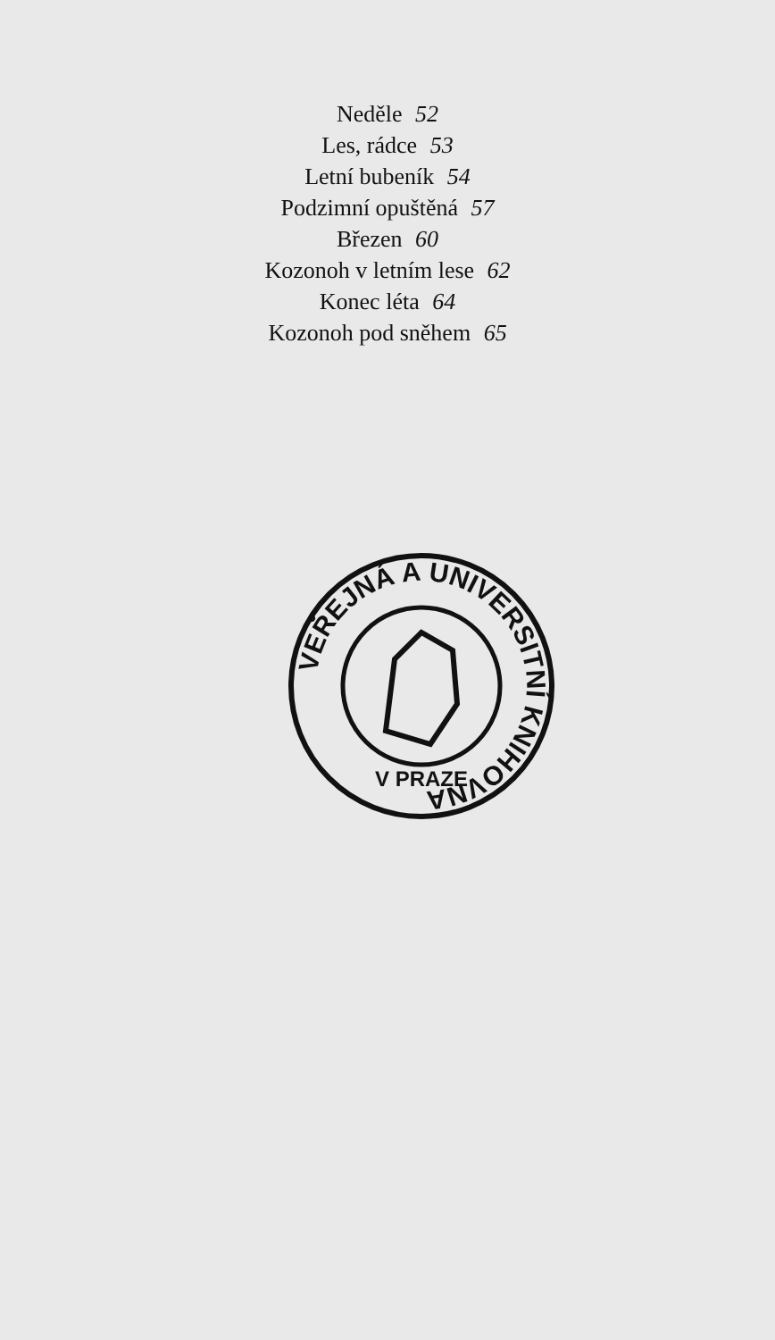Neděle 52
Les, rádce 53
Letní bubeník 54
Podzimní opuštěná 57
Březen 60
Kozonoh v letním lese 62
Konec léta 64
Kozonoh pod sněhem 65
VEŘEJNÁ A UNIVERSITNÍ KNIHOVNA
V PRAZE